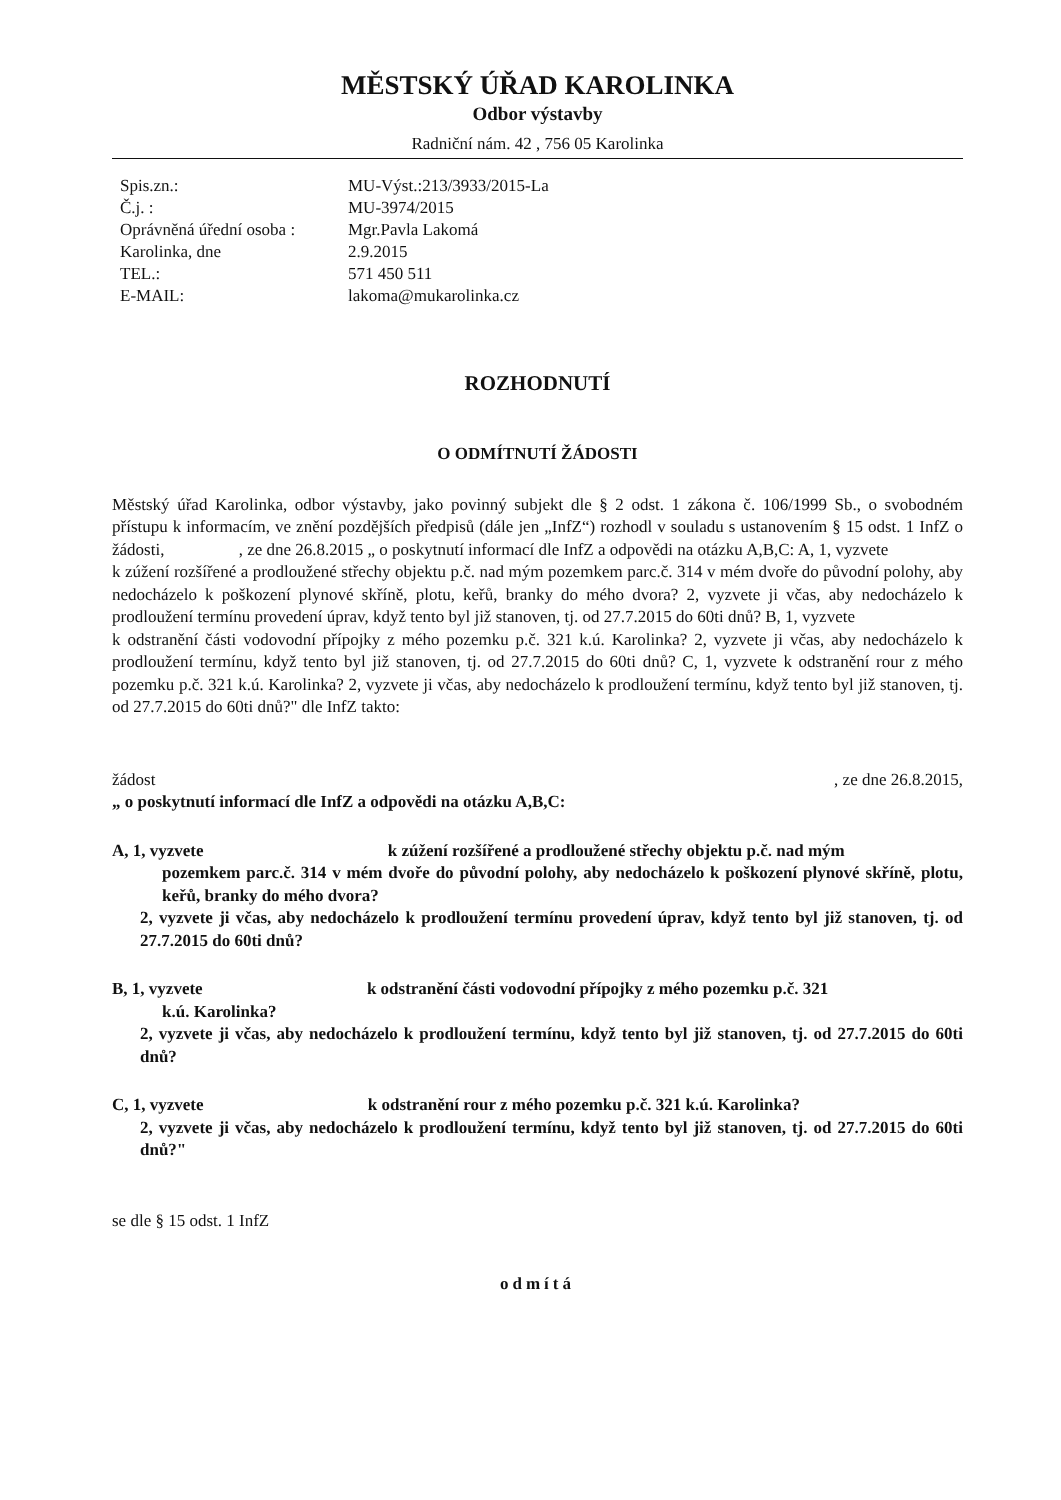MĚSTSKÝ ÚŘAD KAROLINKA
Odbor výstavby
Radniční nám. 42 , 756 05 Karolinka
| Spis.zn.: | MU-Výst.:213/3933/2015-La |
| Č.j. : | MU-3974/2015 |
| Oprávněná úřední osoba : | Mgr.Pavla Lakomá |
| Karolinka, dne | 2.9.2015 |
| TEL.: | 571 450 511 |
| E-MAIL: | lakoma@mukarolinka.cz |
ROZHODNUTÍ
O ODMÍTNUTÍ ŽÁDOSTI
Městský úřad Karolinka, odbor výstavby, jako povinný subjekt dle § 2 odst. 1 zákona č. 106/1999 Sb., o svobodném přístupu k informacím, ve znění pozdějších předpisů (dále jen „InfZ“) rozhodl v souladu s ustanovením § 15 odst. 1 InfZ o žádosti, , ze dne 26.8.2015 „ o poskytnutí informací dle InfZ a odpovědi na otázku A,B,C: A, 1, vyzvete k zúžení rozšířené a prodloužené střechy objektu p.č. nad mým pozemkem parc.č. 314 v mém dvoře do původní polohy, aby nedocházelo k poškození plynové skříně, plotu, keřů, branky do mého dvora? 2, vyzvete ji včas, aby nedocházelo k prodloužení termínu provedení úprav, když tento byl již stanoven, tj. od 27.7.2015 do 60ti dnů? B, 1, vyzvete k odstranění části vodovodní přípojky z mého pozemku p.č. 321 k.ú. Karolinka? 2, vyzvete ji včas, aby nedocházelo k prodloužení termínu, když tento byl již stanoven, tj. od 27.7.2015 do 60ti dnů? C, 1, vyzvete k odstranění rour z mého pozemku p.č. 321 k.ú. Karolinka? 2, vyzvete ji včas, aby nedocházelo k prodloužení termínu, když tento byl již stanoven, tj. od 27.7.2015 do 60ti dnů?" dle InfZ takto:
žádost , ze dne 26.8.2015,
„ o poskytnutí informací dle InfZ a odpovědi na otázku A,B,C:
A, 1, vyzvete k zúžení rozšířené a prodloužené střechy objektu p.č. nad mým
pozemkem parc.č. 314 v mém dvoře do původní polohy, aby nedocházelo k poškození plynové skříně, plotu, keřů, branky do mého dvora?
2, vyzvete ji včas, aby nedocházelo k prodloužení termínu provedení úprav, když tento byl již stanoven, tj. od 27.7.2015 do 60ti dnů?
B, 1, vyzvete k odstranění části vodovodní přípojky z mého pozemku p.č. 321
k.ú. Karolinka?
2, vyzvete ji včas, aby nedocházelo k prodloužení termínu, když tento byl již stanoven, tj. od 27.7.2015 do 60ti dnů?
C, 1, vyzvete k odstranění rour z mého pozemku p.č. 321 k.ú. Karolinka?
2, vyzvete ji včas, aby nedocházelo k prodloužení termínu, když tento byl již stanoven, tj. od 27.7.2015 do 60ti dnů?"
se dle § 15 odst. 1 InfZ
odmítá